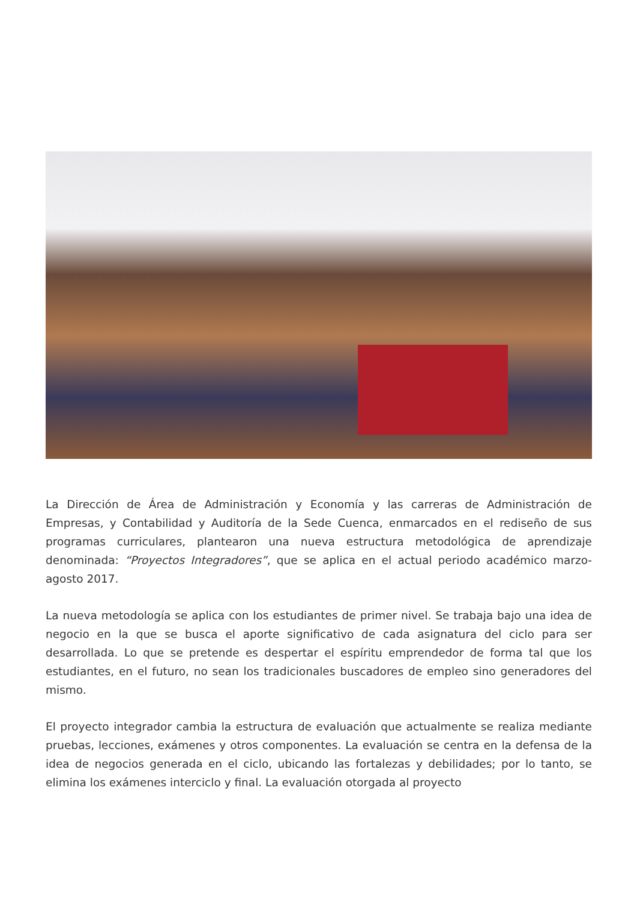La Dirección de Área de Administración y Economía y las carreras de Administración de Empresas, y Contabilidad y Auditoría de la Sede Cuenca, enmarcados en el rediseño de sus programas curriculares, plantearon una nueva estructura metodológica de aprendizaje denominada: “Proyectos Integradores”, que se aplica en el actual periodo académico marzo-agosto 2017.
La nueva metodología se aplica con los estudiantes de primer nivel. Se trabaja bajo una idea de negocio en la que se busca el aporte significativo de cada asignatura del ciclo para ser desarrollada. Lo que se pretende es despertar el espíritu emprendedor de forma tal que los estudiantes, en el futuro, no sean los tradicionales buscadores de empleo sino generadores del mismo.
El proyecto integrador cambia la estructura de evaluación que actualmente se realiza mediante pruebas, lecciones, exámenes y otros componentes. La evaluación se centra en la defensa de la idea de negocios generada en el ciclo, ubicando las fortalezas y debilidades; por lo tanto, se elimina los exámenes interciclo y final. La evaluación otorgada al proyecto